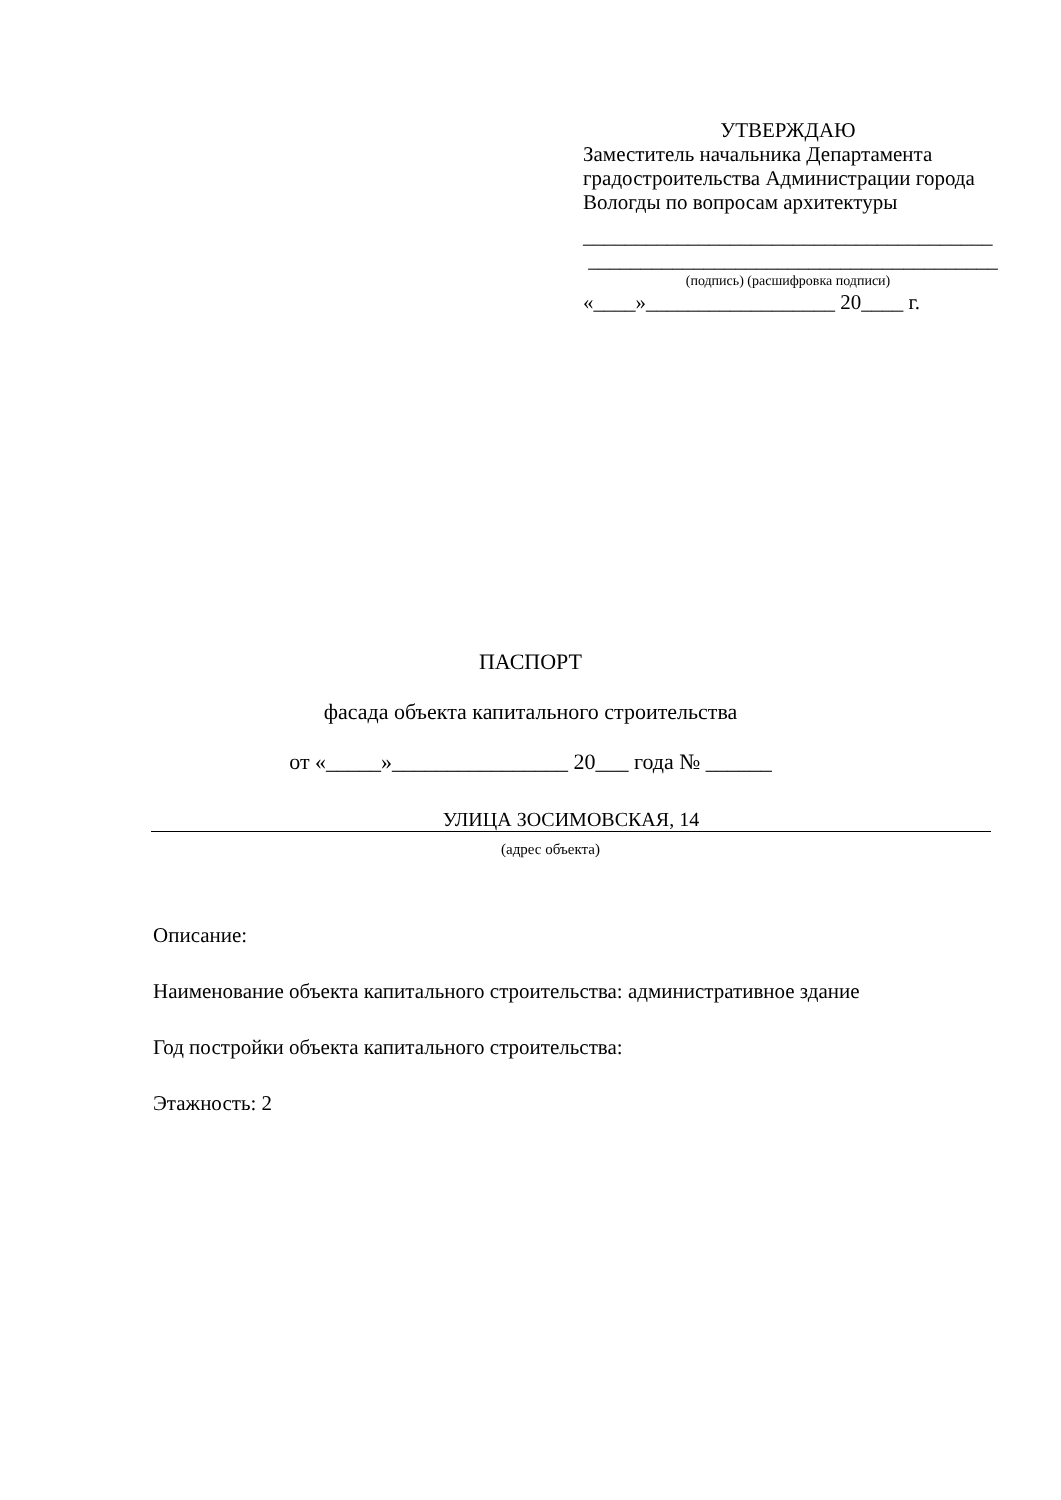УТВЕРЖДАЮ
Заместитель начальника Департамента градостроительства Администрации города Вологды по вопросам архитектуры
_______________________________________
_______________________________________
(подпись) (расшифровка подписи)
«____»__________________ 20____ г.
ПАСПОРТ
фасада объекта капитального строительства
от «_____»________________ 20___ года № ______
УЛИЦА ЗОСИМОВСКАЯ, 14
(адрес объекта)
Описание:
Наименование объекта капитального строительства: административное здание
Год постройки объекта капитального строительства:
Этажность: 2